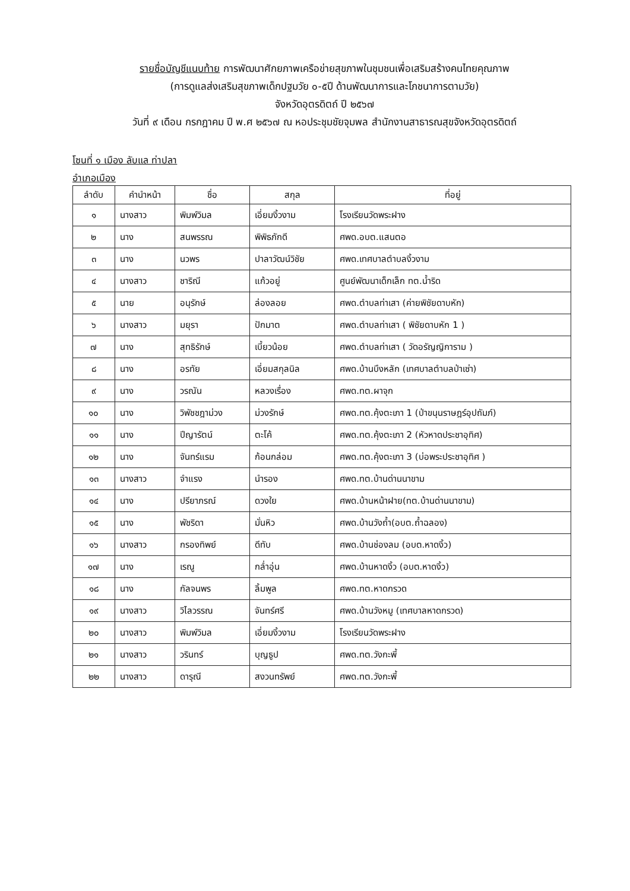รายชื่อบัญชีแนบท้าย การพัฒนาศักยภาพเครือข่ายสุขภาพในชุมชนเพื่อเสริมสร้างคนไทยคุณภาพ
(การดูแลส่งเสริมสุขภาพเด็กปฐมวัย ๐-๕ปี ด้านพัฒนาการและโภชนาการตามวัย)
จังหวัดอุตรดิตถ์ ปี ๒๕๖๗
วันที่ ๙ เดือน กรกฎาคม ปี พ.ศ ๒๕๖๗ ณ หอประชุมชัยจุมพล สำนักงานสาธารณสุขจังหวัดอุตรดิตถ์
โซนที่ ๑ เมือง ลับแล ท่าปลา
อำเภอเมือง
| ลำดับ | คำนำหน้า | ชื่อ | สกุล | ที่อยู่ |
| --- | --- | --- | --- | --- |
| ๑ | นางสาว | พิมพ์วิมล | เอี่ยมงิ้วงาม | โรงเรียนวัดพระฝาง |
| ๒ | นาง | สนพรรณ | พิพิธภักดี | ศพด.อบต.แสนตอ |
| ๓ | นาง | นวพร | ปาลาวัฒน์วิชัย | ศพด.เทศบาลตำบลงิ้วงาม |
| ๔ | นางสาว | ชาริณี | แก้วอยู่ | ศูนย์พัฒนาเด็กเล็ก ทต.น้ำริด |
| ๕ | นาย | อนุรักษ์ | ล่องลอย | ศพด.ตำบลท่าเสา (ค่ายพิชัยดาบหัก) |
| ๖ | นางสาว | มยุรา | ปักมาต | ศพด.ตำบลท่าเสา ( พิชัยดาบหัก 1 ) |
| ๗ | นาง | สุทธิรักษ์ | เบี้ยวน้อย | ศพด.ตำบลท่าเสา ( วัดอรัญญิการาม ) |
| ๘ | นาง | อรทัย | เอี่ยมสกุลนิล | ศพด.บ้านบึงหลัก (เทศบาลตำบลป่าเซ่า) |
| ๙ | นาง | วรณัน | หลวงเรื่อง | ศพด.ทต.ผาจุก |
| ๑๐ | นาง | วิพัชชฎาม่วง | ม่วงรักษ์ | ศพด.ทต.คุ้งตะเภา 1 (ป่าขนุนราษฎร์อุปถัมภ์) |
| ๑๑ | นาง | ปีญารัตน์ | ตะโค้ | ศพด.ทต.คุ้งตะเภา 2 (หัวหาดประชาอุทิศ) |
| ๑๒ | นาง | จันทร์แรม | ก้อนกล่อม | ศพด.ทต.คุ้งตะเภา 3 (บ่อพระประชาอุทิศ ) |
| ๑๓ | นางสาว | จำแรง | นำรอง | ศพด.ทต.บ้านด่านนาขาม |
| ๑๔ | นาง | ปรียาภรณ์ | ดวงใย | ศพด.บ้านหน้าฝาย(ทต.บ้านด่านนาขาม) |
| ๑๕ | นาง | พัชริดา | มั่นหิว | ศพด.บ้านวังถ้ำ(อบต.ถ้ำฉลอง) |
| ๑๖ | นางสาว | กรองทิพย์ | ดีทับ | ศพด.บ้านช่องลม (อบต.หาดงิ้ว) |
| ๑๗ | นาง | เรณู | กล่ำอุ่น | ศพด.บ้านหาดงิ้ว (อบต.หาดงิ้ว) |
| ๑๘ | นาง | กัลจนพร | ลิ้มพูล | ศพด.ทต.หาดกรวด |
| ๑๙ | นางสาว | วิไลวรรณ | จันทร์ศรี | ศพด.บ้านวังหมู (เทศบาลหาดกรวด) |
| ๒๐ | นางสาว | พิมพ์วิมล | เอี่ยมงิ้วงาม | โรงเรียนวัดพระฝาง |
| ๒๑ | นางสาว | วรินทร์ | บุญธูป | ศพด.ทต.วังกะพี้ |
| ๒๒ | นางสาว | ดารุณี | สงวนทรัพย์ | ศพด.ทต.วังกะพี้ |